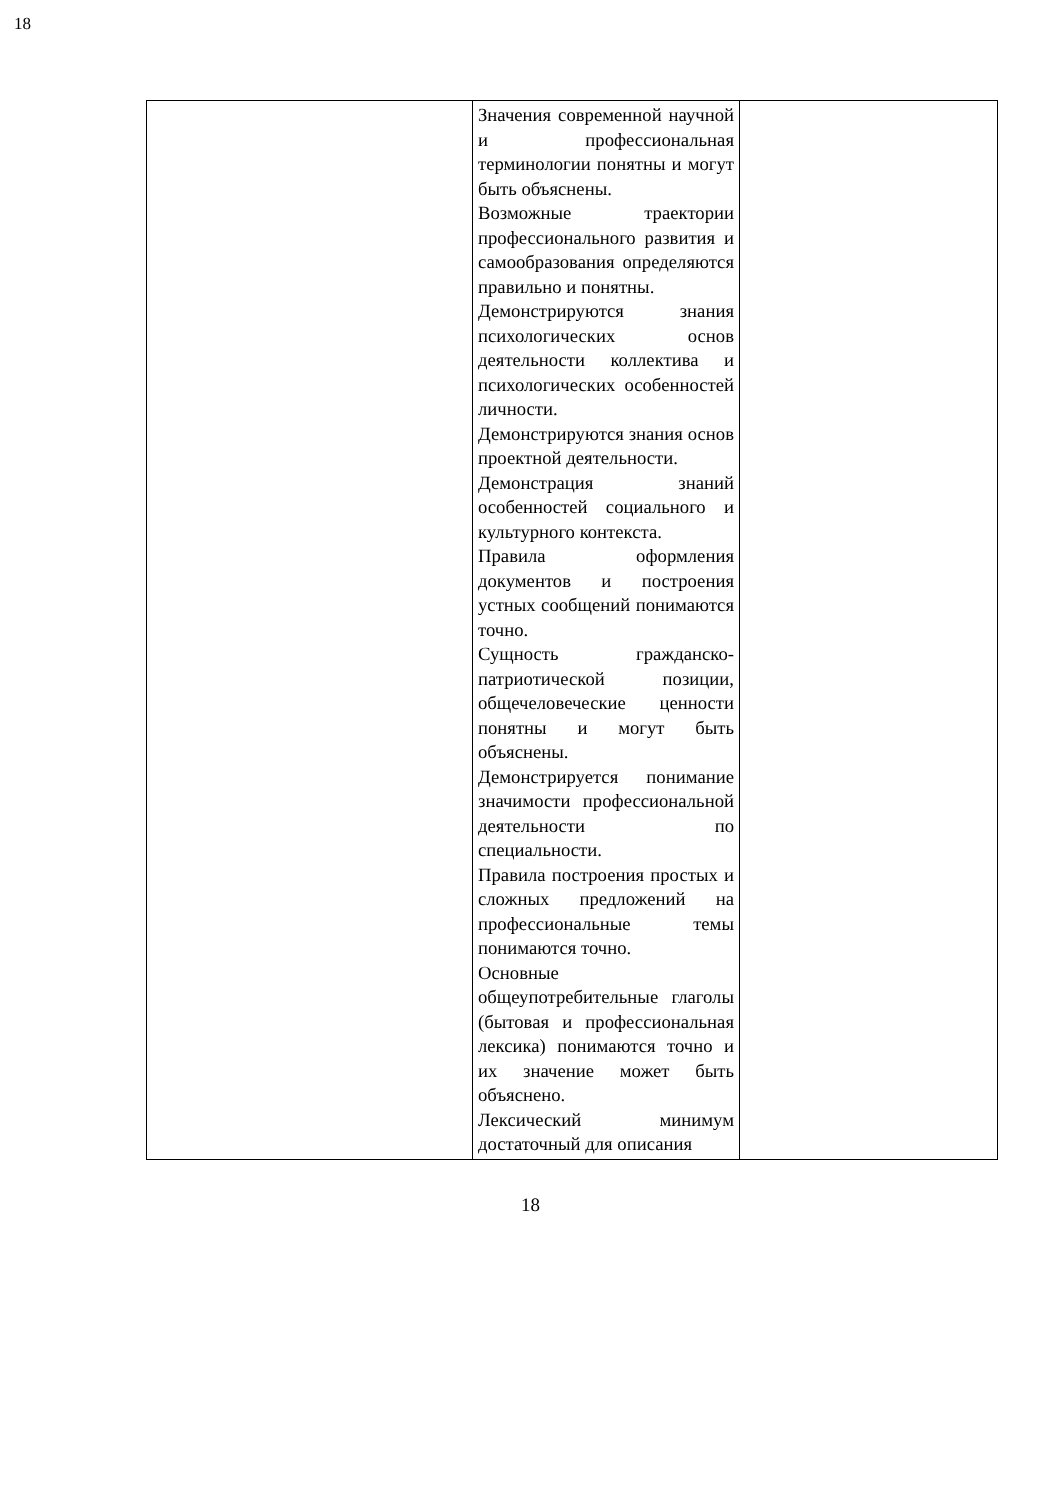18
| | Значения современной научной и профессиональная терминологии понятны и могут быть объяснены. Возможные траектории профессионального развития и самообразования определяются правильно и понятны. Демонстрируются знания психологических основ деятельности коллектива и психологических особенностей личности. Демонстрируются знания основ проектной деятельности. Демонстрация знаний особенностей социального и культурного контекста. Правила оформления документов и построения устных сообщений понимаются точно. Сущность гражданско-патриотической позиции, общечеловеческие ценности понятны и могут быть объяснены. Демонстрируется понимание значимости профессиональной деятельности по специальности. Правила построения простых и сложных предложений на профессиональные темы понимаются точно. Основные общеупотребительные глаголы (бытовая и профессиональная лексика) понимаются точно и их значение может быть объяснено. Лексический минимум достаточный для описания | |
18